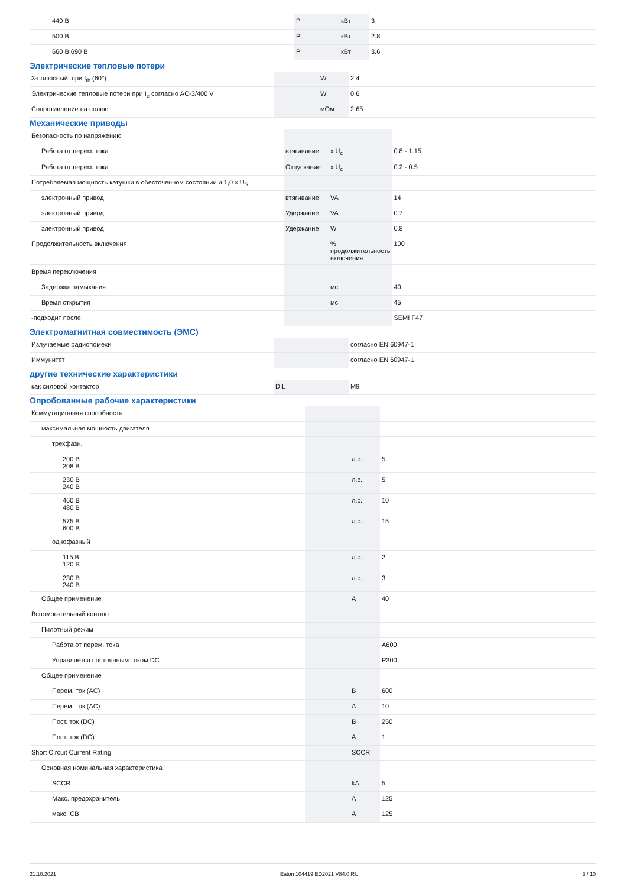| 440 В | P | кВт | 3 |
| 500 В | P | кВт | 2.8 |
| 660 В 690 В | P | кВт | 3.6 |
Электрические тепловые потери
| 3-полюсный, при I<sub>th</sub> (60°) | | W | 2.4 |
| Электрические тепловые потери при I<sub>e</sub> согласно AC-3/400 V | | W | 0.6 |
| Сопротивление на полюс | | мОм | 2.65 |
Механические приводы
| Безопасность по напряжению | | | |
| Работа от перем. тока | втягивание | x U<sub>c</sub> | 0.8 - 1.15 |
| Работа от перем. тока | Отпускание | x U<sub>c</sub> | 0.2 - 0.5 |
| Потребляемая мощность катушки в обесточенном состоянии и 1,0 x U<sub>S</sub> | | | |
| электронный привод | втягивание | VA | 14 |
| электронный привод | Удержание | VA | 0.7 |
| электронный привод | Удержание | W | 0.8 |
| Продолжительность включения | | % продолжительность включения | 100 |
| Время переключения | | | |
| Задержка замыкания | | мс | 40 |
| Время открытия | | мс | 45 |
| -подходит после | | | SEMI F47 |
Электромагнитная совместимость (ЭМС)
| Излучаемые радиопомехи | | | согласно EN 60947-1 |
| Иммунитет | | | согласно EN 60947-1 |
другие технические характеристики
| как силовой контактор | DIL | | M9 |
Опробованные рабочие характеристики
| Коммутационная способность | | | |
| максимальная мощность двигателя | | | |
| трехфазн. | | | |
| 200 В 208 В | | л.с. | 5 |
| 230 В 240 В | | л.с. | 5 |
| 460 В 480 В | | л.с. | 10 |
| 575 В 600 В | | л.с. | 15 |
| однофазный | | | |
| 115 В 120 В | | л.с. | 2 |
| 230 В 240 В | | л.с. | 3 |
| Общее применение | | A | 40 |
| Вспомогательный контакт | | | |
| Пилотный режим | | | |
| Работа от перем. тока | | | A600 |
| Управляется постоянным током DC | | | P300 |
| Общее применение | | | |
| Перем. ток (AC) | | В | 600 |
| Перем. ток (AC) | | A | 10 |
| Пост. ток (DC) | | В | 250 |
| Пост. ток (DC) | | A | 1 |
| Short Circuit Current Rating | | SCCR | |
| Основная номинальная характеристика | | | |
| SCCR | | kA | 5 |
| Макс. предохранитель | | A | 125 |
| макс. CB | | A | 125 |
21.10.2021 Eaton 104419 ED2021 V84.0 RU 3 / 10